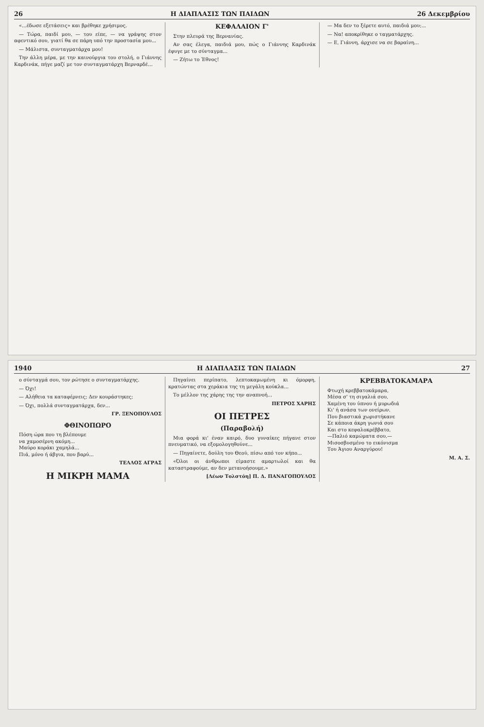26 Η ΔΙΑΠΛΑΣΙΣ ΤΩΝ ΠΑΙΔΩΝ 26 Δεκεμβρίου
«...έδωσε εξετάσεις» και βρέθηκε χρήσιμος.
— Τώρα, παιδί μου, — του είπε, — να γράψης στον αφεντικό σου, γιατί θα σε πάρη υπό την προστασία μου...
— Μάλιστα, συνταγματάρχα μου!
Την άλλη μέρα, με την καινούργια του στολή, ο Γιάννης Καρδινάκ, πήγε μαζί με τον συνταγματάρχη Βερναρδέ...
ΚΕΦΑΛΑΙΟΝ Γ'
Στην πλευρά της Βερνανίας.
Αν σας έλεγα, παιδιά μου, πώς ο Γιάννης Καρδινάκ έφυγε με το σύνταγμα...
— Ζήτω το Έθνος!
— Μα δεν το ξέρετε αυτό, παιδιά μου;...
— Να! αποκρίθηκε ο ταγματάρχης.
— Ε, Γιάννη, άρχισε να σε βαραίνη...
1940 Η ΔΙΑΠΛΑΣΙΣ ΤΩΝ ΠΑΙΔΩΝ 27
ο σύνταγμά σου, τον ρώτησε ο συνταγματάρχης.
— Όχι!
— Αλήθεια τα καταφέρνεις; Δεν κουράστηκες;
— Όχι, πολλά συνταγματάρχα, δεν...
ΓΡ. ΞΕΝΟΠΟΥΛΟΣ
ΦΘΙΝΟΠΩΡΟ
Πόση ώρα που τη βλέπουμε
να χαμοσέρνη ακόμη...
Μαύρο κοράκι χαμηλά...
Πιά, μόνο ή άβγια, που βαρύ...
ΤΕΛΛΟΣ ΑΓΡΑΣ
Η ΜΙΚΡΗ ΜΑΜΑ
Πηγαίνει περίπατο, λεπτοκαμωμένη κι όμορφη, κρατώντας στα χεράκια της τη μεγάλη κούκλα...
Το μέλλον της χάρης της την αναπνοή...
ΠΕΤΡΟΣ ΧΑΡΗΣ
ΟΙ ΠΕΤΡΕΣ
(Παραβολή)
Μια φορά κι' έναν καιρό, δυο γυναίκες πήγανε στον πνευματικό, να εξομολογηθούνε...
— Πηγαίνετε, δούλη του Θεού, πίσω από τον κήπο...
«Όλοι οι άνθρωποι είμαστε αμαρτωλοί και θα καταστραφούμε, αν δεν μετανοήσουμε.»
[Λέων Τολστόη] Π. Δ. ΠΑΝΑΓΟΠΟΥΛΟΣ
ΚΡΕΒΒΑΤΟΚΑΜΑΡΑ
Φτωχή κρεββατοκάμαρα,
Μέσα σ' τη σιγαλιά σου,
Χαμένη του ύπνου ή μυρωδιά
Κι' ή ανάσα των ονείρων.
Που βιαστικά χωριστήκανε
Σε κάποια άκρη γωνιά σου
Και στο κεφαλοκρέββατο,
—Παλιό καμώματα σου,—
Μισοσβυσμένο το εικόνισμα
Του Άγιου Αναργύρου!
Μ. Α. Σ.